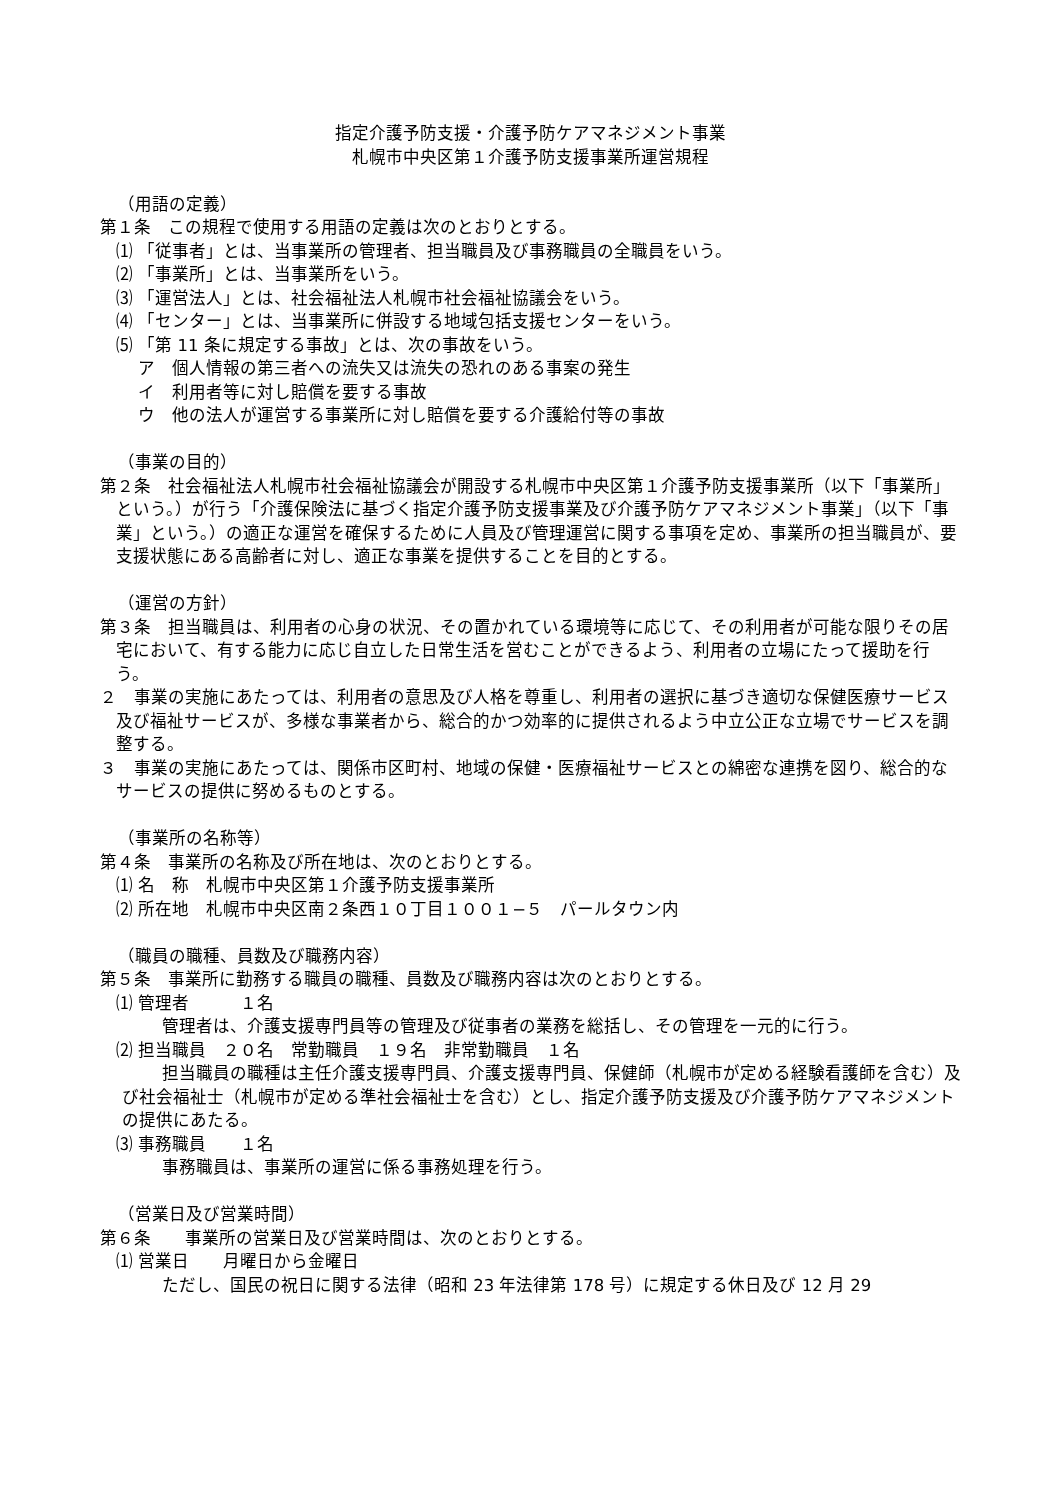指定介護予防支援・介護予防ケアマネジメント事業
札幌市中央区第１介護予防支援事業所運営規程
（用語の定義）
第１条　この規程で使用する用語の定義は次のとおりとする。
⑴ 「従事者」とは、当事業所の管理者、担当職員及び事務職員の全職員をいう。
⑵ 「事業所」とは、当事業所をいう。
⑶ 「運営法人」とは、社会福祉法人札幌市社会福祉協議会をいう。
⑷ 「センター」とは、当事業所に併設する地域包括支援センターをいう。
⑸ 「第 11 条に規定する事故」とは、次の事故をいう。
ア　個人情報の第三者への流失又は流失の恐れのある事案の発生
イ　利用者等に対し賠償を要する事故
ウ　他の法人が運営する事業所に対し賠償を要する介護給付等の事故
（事業の目的）
第２条　社会福祉法人札幌市社会福祉協議会が開設する札幌市中央区第１介護予防支援事業所（以下「事業所」という。）が行う「介護保険法に基づく指定介護予防支援事業及び介護予防ケアマネジメント事業」（以下「事業」という。）の適正な運営を確保するために人員及び管理運営に関する事項を定め、事業所の担当職員が、要支援状態にある高齢者に対し、適正な事業を提供することを目的とする。
（運営の方針）
第３条　担当職員は、利用者の心身の状況、その置かれている環境等に応じて、その利用者が可能な限りその居宅において、有する能力に応じ自立した日常生活を営むことができるよう、利用者の立場にたって援助を行う。
２　事業の実施にあたっては、利用者の意思及び人格を尊重し、利用者の選択に基づき適切な保健医療サービス及び福祉サービスが、多様な事業者から、総合的かつ効率的に提供されるよう中立公正な立場でサービスを調整する。
３　事業の実施にあたっては、関係市区町村、地域の保健・医療福祉サービスとの綿密な連携を図り、総合的なサービスの提供に努めるものとする。
（事業所の名称等）
第４条　事業所の名称及び所在地は、次のとおりとする。
⑴ 名　称　札幌市中央区第１介護予防支援事業所
⑵ 所在地　札幌市中央区南２条西１０丁目１００１−５　パールタウン内
（職員の職種、員数及び職務内容）
第５条　事業所に勤務する職員の職種、員数及び職務内容は次のとおりとする。
⑴ 管理者　　　１名
管理者は、介護支援専門員等の管理及び従事者の業務を総括し、その管理を一元的に行う。
⑵ 担当職員　２０名　常勤職員　１９名　非常勤職員　１名
担当職員の職種は主任介護支援専門員、介護支援専門員、保健師（札幌市が定める経験看護師を含む）及び社会福祉士（札幌市が定める準社会福祉士を含む）とし、指定介護予防支援及び介護予防ケアマネジメントの提供にあたる。
⑶ 事務職員　　１名
事務職員は、事業所の運営に係る事務処理を行う。
（営業日及び営業時間）
第６条　　事業所の営業日及び営業時間は、次のとおりとする。
⑴ 営業日　　月曜日から金曜日
ただし、国民の祝日に関する法律（昭和 23 年法律第 178 号）に規定する休日及び 12 月 29